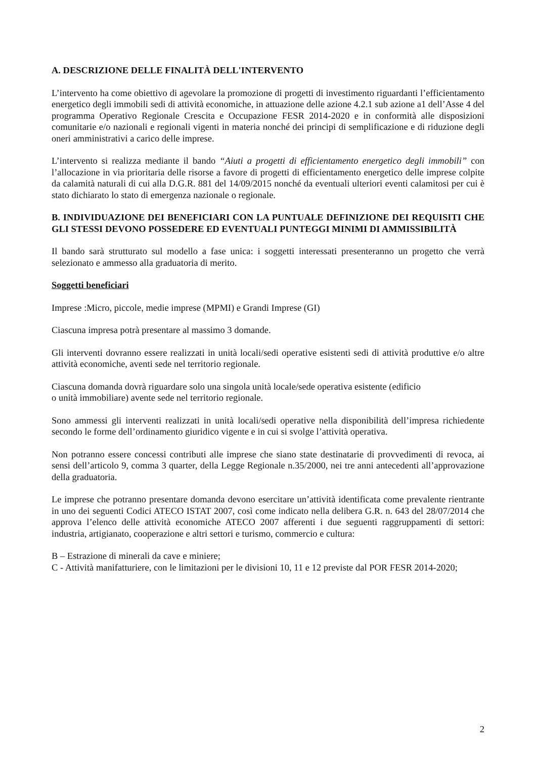A. DESCRIZIONE DELLE FINALITÀ DELL'INTERVENTO
L’intervento ha come obiettivo di agevolare la promozione di progetti di investimento riguardanti l’efficientamento energetico degli immobili sedi di attività economiche, in attuazione delle azione 4.2.1 sub azione a1 dell’Asse 4 del programma Operativo Regionale Crescita e Occupazione FESR 2014-2020 e in conformità alle disposizioni comunitarie e/o nazionali e regionali vigenti in materia nonché dei principi di semplificazione e di riduzione degli oneri amministrativi a carico delle imprese.
L’intervento si realizza mediante il bando “Aiuti a progetti di efficientamento energetico degli immobili” con l’allocazione in via prioritaria delle risorse a favore di progetti di efficientamento energetico delle imprese colpite da calamità naturali di cui alla D.G.R. 881 del 14/09/2015 nonché da eventuali ulteriori eventi calamitosi per cui è stato dichiarato lo stato di emergenza nazionale o regionale.
B. INDIVIDUAZIONE DEI BENEFICIARI CON LA PUNTUALE DEFINIZIONE DEI REQUISITI CHE GLI STESSI DEVONO POSSEDERE ED EVENTUALI PUNTEGGI MINIMI DI AMMISSIBILITÀ
Il bando sarà strutturato sul modello a fase unica: i soggetti interessati presenteranno un progetto che verrà selezionato e ammesso alla graduatoria di merito.
Soggetti beneficiari
Imprese :Micro, piccole, medie imprese (MPMI) e Grandi Imprese (GI)
Ciascuna impresa potrà presentare al massimo 3 domande.
Gli interventi dovranno essere realizzati in unità locali/sedi operative esistenti sedi di attività produttive e/o altre attività economiche, aventi sede nel territorio regionale.
Ciascuna domanda dovrà riguardare solo una singola unità locale/sede operativa esistente (edificio
o unità immobiliare) avente sede nel territorio regionale.
Sono ammessi gli interventi realizzati in unità locali/sedi operative nella disponibilità dell’impresa richiedente secondo le forme dell’ordinamento giuridico vigente e in cui si svolge l’attività operativa.
Non potranno essere concessi contributi alle imprese che siano state destinatarie di provvedimenti di revoca, ai sensi dell’articolo 9, comma 3 quarter, della Legge Regionale n.35/2000, nei tre anni antecedenti all’approvazione della graduatoria.
Le imprese che potranno presentare domanda devono esercitare un’attività identificata come prevalente rientrante in uno dei seguenti Codici ATECO ISTAT 2007, così come indicato nella delibera G.R. n. 643 del 28/07/2014 che approva l’elenco delle attività economiche ATECO 2007 afferenti i due seguenti raggruppamenti di settori: industria, artigianato, cooperazione e altri settori e turismo, commercio e cultura:
B – Estrazione di minerali da cave e miniere;
C - Attività manifatturiere, con le limitazioni per le divisioni 10, 11 e 12 previste dal POR FESR 2014-2020;
2